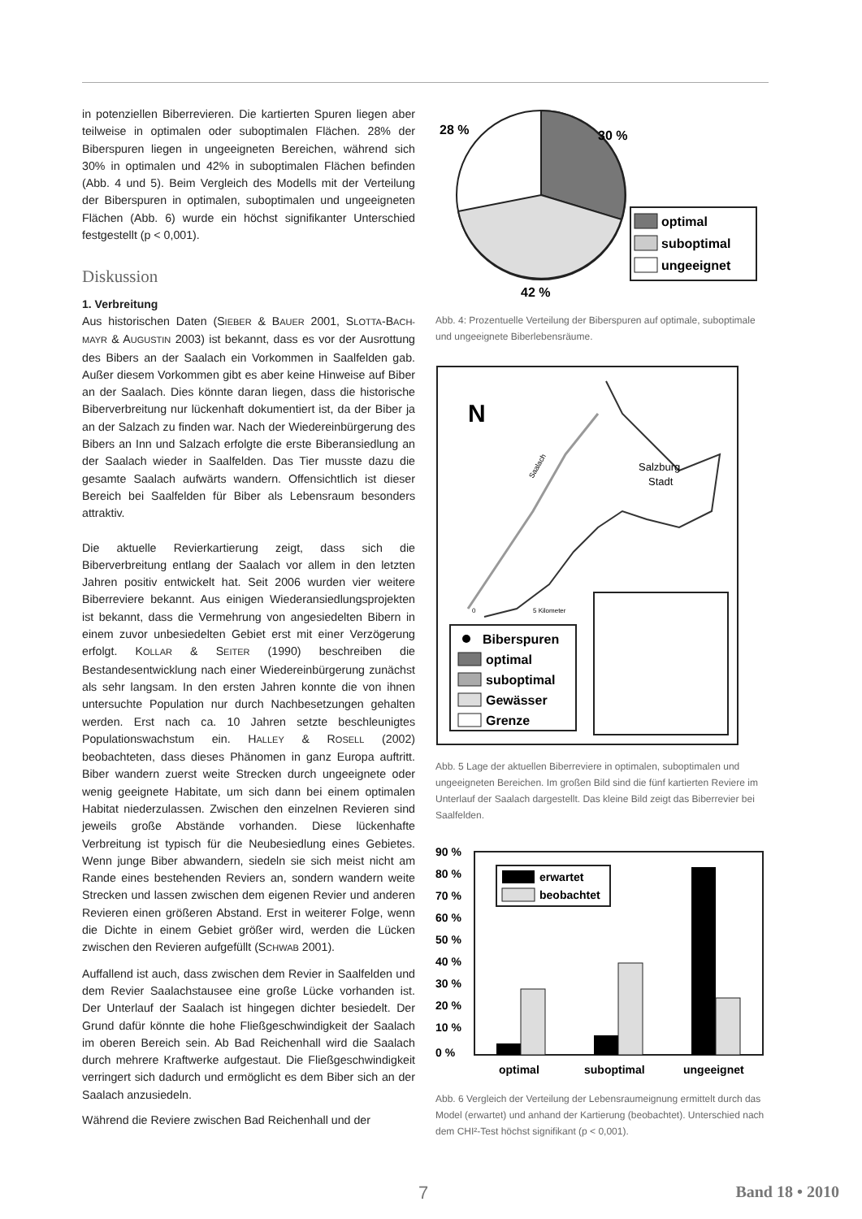in potenziellen Biberrevieren. Die kartierten Spuren liegen aber teilweise in optimalen oder suboptimalen Flächen. 28% der Biberspuren liegen in ungeeigneten Bereichen, während sich 30% in optimalen und 42% in suboptimalen Flächen befinden (Abb. 4 und 5). Beim Vergleich des Modells mit der Verteilung der Biberspuren in optimalen, suboptimalen und ungeeigneten Flächen (Abb. 6) wurde ein höchst signifikanter Unterschied festgestellt (p < 0,001).
Diskussion
1. Verbreitung
Aus historischen Daten (SIEBER & BAUER 2001, SLOTTA-BACH-MAYR & AUGUSTIN 2003) ist bekannt, dass es vor der Ausrottung des Bibers an der Saalach ein Vorkommen in Saalfelden gab. Außer diesem Vorkommen gibt es aber keine Hinweise auf Biber an der Saalach. Dies könnte daran liegen, dass die historische Biberverbreitung nur lückenhaft dokumentiert ist, da der Biber ja an der Salzach zu finden war. Nach der Wiedereinbürgerung des Bibers an Inn und Salzach erfolgte die erste Biberansiedlung an der Saalach wieder in Saalfelden. Das Tier musste dazu die gesamte Saalach aufwärts wandern. Offensichtlich ist dieser Bereich bei Saalfelden für Biber als Lebensraum besonders attraktiv.
Die aktuelle Revierkartierung zeigt, dass sich die Biberverbreitung entlang der Saalach vor allem in den letzten Jahren positiv entwickelt hat. Seit 2006 wurden vier weitere Biberreviere bekannt. Aus einigen Wiederansiedlungsprojekten ist bekannt, dass die Vermehrung von angesiedelten Bibern in einem zuvor unbesiedelten Gebiet erst mit einer Verzögerung erfolgt. KOLLAR & SEITER (1990) beschreiben die Bestandesentwicklung nach einer Wiedereinbürgerung zunächst als sehr langsam. In den ersten Jahren konnte die von ihnen untersuchte Population nur durch Nachbesetzungen gehalten werden. Erst nach ca. 10 Jahren setzte beschleunigtes Populationswachstum ein. HALLEY & ROSELL (2002) beobachteten, dass dieses Phänomen in ganz Europa auftritt. Biber wandern zuerst weite Strecken durch ungeeignete oder wenig geeignete Habitate, um sich dann bei einem optimalen Habitat niederzulassen. Zwischen den einzelnen Revieren sind jeweils große Abstände vorhanden. Diese lückenhafte Verbreitung ist typisch für die Neubesiedlung eines Gebietes. Wenn junge Biber abwandern, siedeln sie sich meist nicht am Rande eines bestehenden Reviers an, sondern wandern weite Strecken und lassen zwischen dem eigenen Revier und anderen Revieren einen größeren Abstand. Erst in weiterer Folge, wenn die Dichte in einem Gebiet größer wird, werden die Lücken zwischen den Revieren aufgefüllt (SCHWAB 2001).
Auffallend ist auch, dass zwischen dem Revier in Saalfelden und dem Revier Saalachstausee eine große Lücke vorhanden ist. Der Unterlauf der Saalach ist hingegen dichter besiedelt. Der Grund dafür könnte die hohe Fließgeschwindigkeit der Saalach im oberen Bereich sein. Ab Bad Reichenhall wird die Saalach durch mehrere Kraftwerke aufgestaut. Die Fließgeschwindigkeit verringert sich dadurch und ermöglicht es dem Biber sich an der Saalach anzusiedeln.
Während die Reviere zwischen Bad Reichenhall und der
28 %
30 %
42 %
optimal
suboptimal
ungeeignet
Abb. 4: Prozentuelle Verteilung der Biberspuren auf optimale, suboptimale und ungeeignete Biberlebensräume.
N
Salzburg
Stadt
Saalach
0
5 Kilometer
Biberspuren
optimal
suboptimal
Gewässer
Grenze
Abb. 5 Lage der aktuellen Biberreviere in optimalen, suboptimalen und ungeeigneten Bereichen. Im großen Bild sind die fünf kartierten Reviere im Unterlauf der Saalach dargestellt. Das kleine Bild zeigt das Biberrevier bei Saalfelden.
90 %
80 %
70 %
60 %
50 %
40 %
30 %
20 %
10 %
0 %
erwartet
beobachtet
optimal
suboptimal
ungeeignet
Abb. 6 Vergleich der Verteilung der Lebensraumeignung ermittelt durch das Model (erwartet) und anhand der Kartierung (beobachtet). Unterschied nach dem CHI²-Test höchst signifikant (p < 0,001).
7 Band 18 • 2010